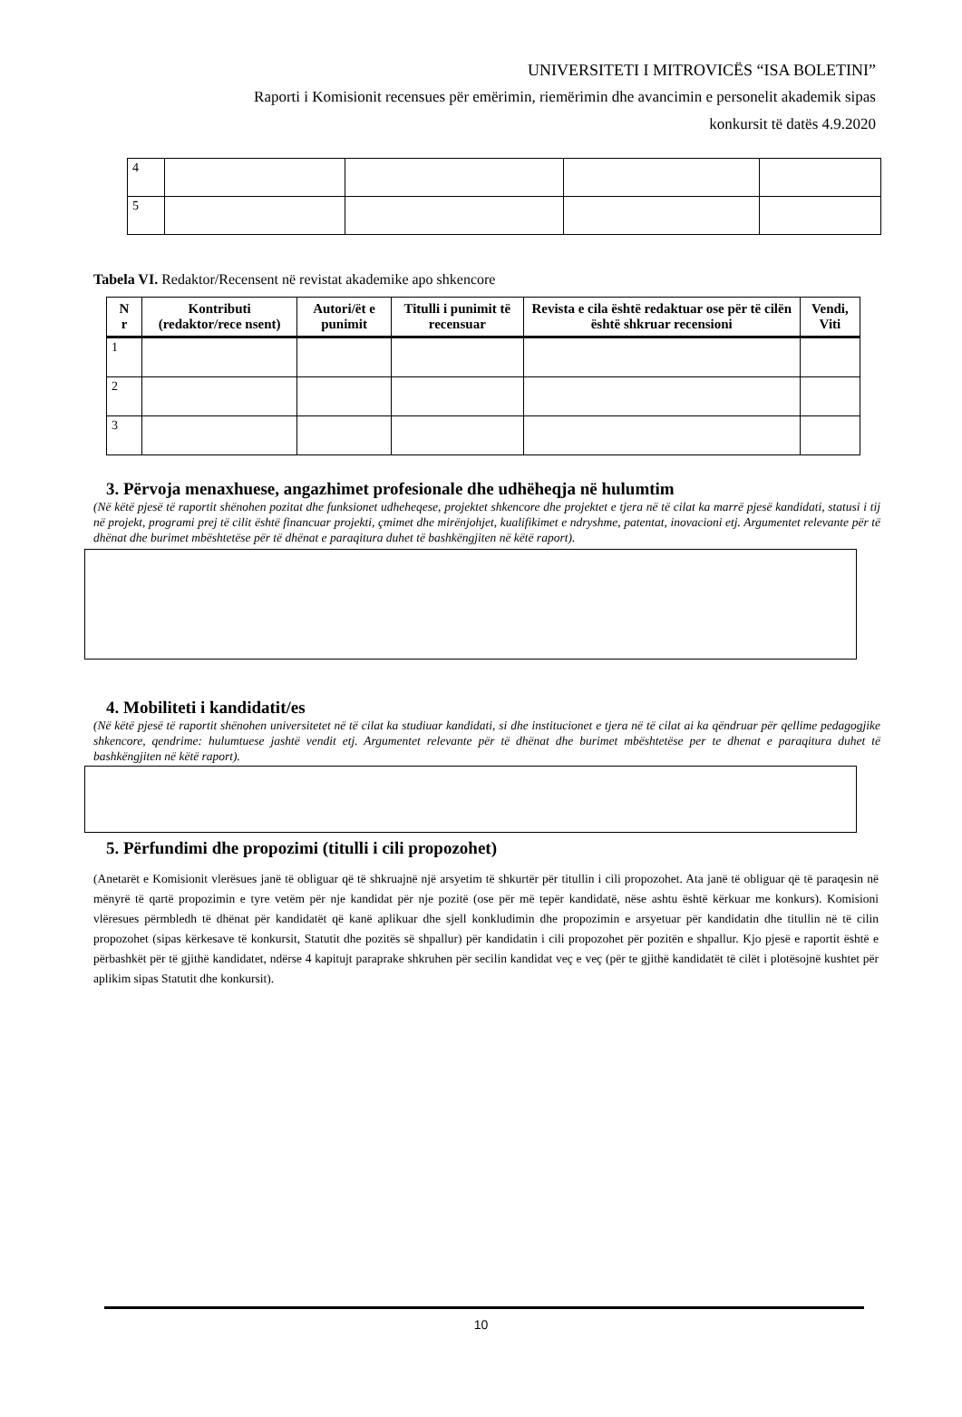UNIVERSITETI I MITROVICËS “ISA BOLETINI”
Raporti i Komisionit recensues për emërimin, riemërimin dhe avancimin e personelit akademik sipas
konkursit të datës 4.9.2020
| 4 | | | | |
| 5 | | | | |
Tabela VI. Redaktor/Recensent në revistat akademike apo shkencore
| N r | Kontributi (redaktor/rece nsent) | Autori/ët e punimit | Titulli i punimit të recensuar | Revista e cila është redaktuar ose për të cilën është shkruar recensioni | Vendi, Viti |
| --- | --- | --- | --- | --- | --- |
| 1 | | | | | |
| 2 | | | | | |
| 3 | | | | | |
3. Përvoja menaxhuese, angazhimet profesionale dhe udhëheqja në hulumtim
(Në këtë pjesë të raportit shënohen pozitat dhe funksionet udheheqese, projektet shkencore dhe projektet e tjera në të cilat ka marrë pjesë kandidati, statusi i tij në projekt, programi prej të cilit është financuar projekti, çmimet dhe mirënjohjet, kualifikimet e ndryshme, patentat, inovacioni etj. Argumentet relevante për të dhënat dhe burimet mbështetëse për të dhënat e paraqitura duhet të bashkëngjiten në këtë raport).
4. Mobiliteti i kandidatit/es
(Në këtë pjesë të raportit shënohen universitetet në të cilat ka studiuar kandidati, si dhe institucionet e tjera në të cilat ai ka qëndruar për qellime pedagogjike shkencore, qendrime: hulumtuese jashtë vendit etj. Argumentet relevante për të dhënat dhe burimet mbështetëse per te dhenat e paraqitura duhet të bashkëngjiten në këtë raport).
5. Përfundimi dhe propozimi (titulli i cili propozohet)
(Anetarët e Komisionit vlerësues janë të obliguar që të shkruajnë një arsyetim të shkurtër për titullin i cili propozohet. Ata janë të obliguar që të paraqesin në mënyrë të qartë propozimin e tyre vetëm për nje kandidat për nje pozitë (ose për më tepër kandidatë, nëse ashtu është kërkuar me konkurs). Komisioni vlëresues përmbledh të dhënat për kandidatët që kanë aplikuar dhe sjell konkludimin dhe propozimin e arsyetuar për kandidatin dhe titullin në të cilin propozohet (sipas kërkesave të konkursit, Statutit dhe pozitës së shpallur) për kandidatin i cili propozohet për pozitën e shpallur. Kjo pjesë e raportit është e përbashkët për të gjithë kandidatet, ndërse 4 kapitujt paraprake shkruhen për secilin kandidat veç e veç (për te gjithë kandidatët të cilët i plotësojnë kushtet për aplikim sipas Statutit dhe konkursit).
10